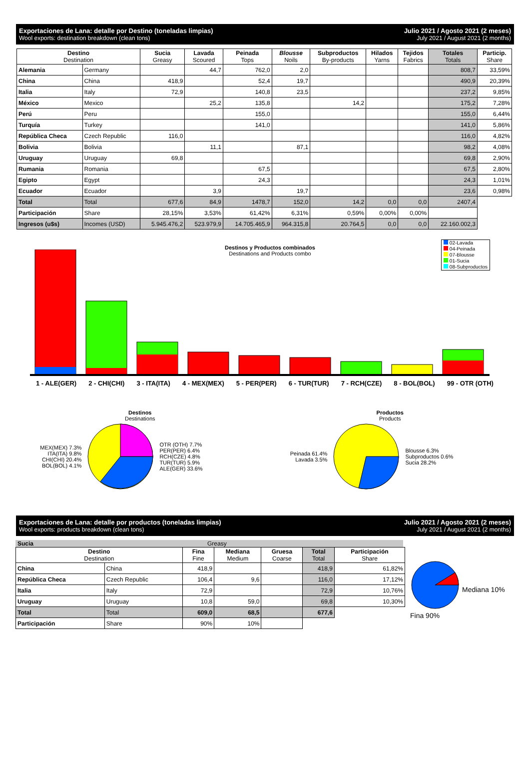Exportaciones de Lana: detalle por Destino (toneladas limpias)
Julio 2021 / Agosto 2021 (2 meses)
Wool exports: destination breakdown (clean tons)
July 2021 / August 2021 (2 months)
| Destino Destination | | Sucia Greasy | Lavada Scoured | Peinada Tops | Blousse Noils | Subproductos By-products | Hilados Yarns | Tejidos Fabrics | Totales Totals | Particip. Share |
| --- | --- | --- | --- | --- | --- | --- | --- | --- | --- | --- |
| Alemania | Germany | | 44,7 | 762,0 | 2,0 | | | | 808,7 | 33,59% |
| China | China | 418,9 | | 52,4 | 19,7 | | | | 490,9 | 20,39% |
| Italia | Italy | 72,9 | | 140,8 | 23,5 | | | | 237,2 | 9,85% |
| México | Mexico | | 25,2 | 135,8 | | 14,2 | | | 175,2 | 7,28% |
| Perú | Peru | | | 155,0 | | | | | 155,0 | 6,44% |
| Turquía | Turkey | | | 141,0 | | | | | 141,0 | 5,86% |
| República Checa | Czech Republic | 116,0 | | | | | | | 116,0 | 4,82% |
| Bolivia | Bolivia | | 11,1 | | 87,1 | | | | 98,2 | 4,08% |
| Uruguay | Uruguay | 69,8 | | | | | | | 69,8 | 2,90% |
| Rumania | Romania | | | 67,5 | | | | | 67,5 | 2,80% |
| Egipto | Egypt | | | 24,3 | | | | | 24,3 | 1,01% |
| Ecuador | Ecuador | | 3,9 | | 19,7 | | | | 23,6 | 0,98% |
| Total | Total | 677,6 | 84,9 | 1478,7 | 152,0 | 14,2 | 0,0 | 0,0 | 2407,4 | |
| Participación | Share | 28,15% | 3,53% | 61,42% | 6,31% | 0,59% | 0,00% | 0,00% | | |
| Ingresos (u$s) | Incomes (USD) | 5.945.476,2 | 523.979,9 | 14.705.465,9 | 964.315,8 | 20.764,5 | 0,0 | 0,0 | 22.160.002,3 | |
Destinos y Productos combinados
Destinations and Products combo
02-Lavada
04-Peinada
07-Blousse
01-Sucia
08-Subproductos
1 - ALE(GER) 2 - CHI(CHI) 3 - ITA(ITA) 4 - MEX(MEX) 5 - PER(PER) 6 - TUR(TUR) 7 - RCH(CZE) 8 - BOL(BOL) 99 - OTR (OTH)
Destinos
Destinations
MEX(MEX) 7.3%
ITA(ITA) 9.8%
CHI(CHI) 20.4%
BOL(BOL) 4.1%
OTR (OTH) 7.7%
PER(PER) 6.4%
RCH(CZE) 4.8%
TUR(TUR) 5.9%
ALE(GER) 33.6%
Productos
Products
Peinada 61.4%
Lavada 3.5%
Blousse 6.3%
Subproductos 0.6%
Sucia 28.2%
Exportaciones de Lana: detalle por productos (toneladas limpias)
Julio 2021 / Agosto 2021 (2 meses)
Wool exports: products breakdown (clean tons)
July 2021 / August 2021 (2 months)
Sucia Greasy
| Destino Destination | | Fina Fine | Mediana Medium | Gruesa Coarse | Total Total | Participación Share |
| --- | --- | --- | --- | --- | --- | --- |
| China | China | 418,9 | | | 418,9 | 61,82% |
| República Checa | Czech Republic | 106,4 | 9,6 | | 116,0 | 17,12% |
| Italia | Italy | 72,9 | | | 72,9 | 10,76% |
| Uruguay | Uruguay | 10,8 | 59,0 | | 69,8 | 10,30% |
| Total | Total | 609,0 | 68,5 | | 677,6 | |
| Participación | Share | 90% | 10% | | | |
Fina 90% Mediana 10%